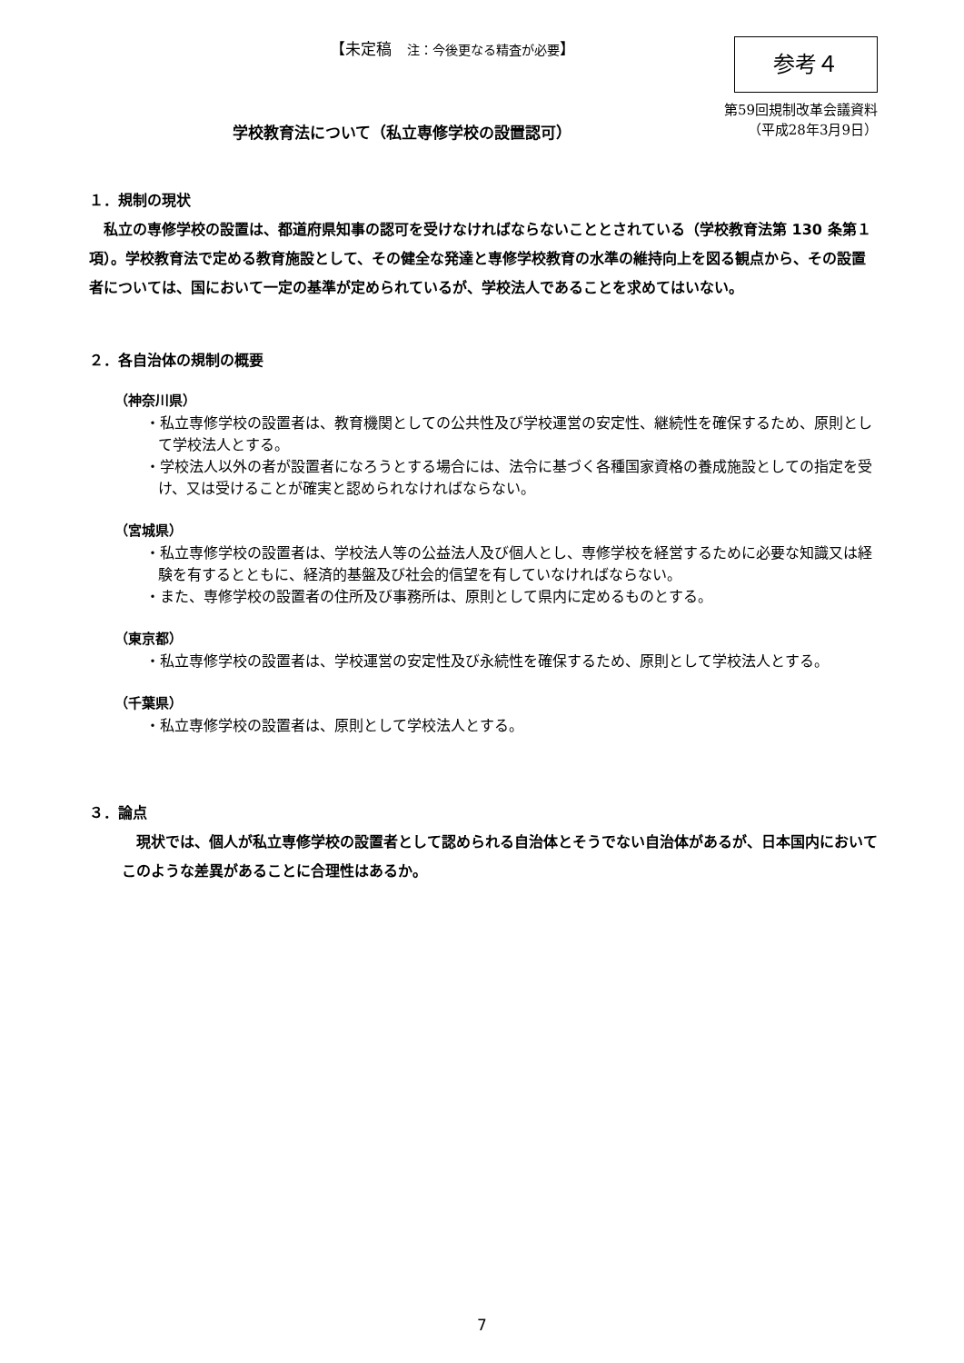【未定稿　注：今後更なる精査が必要】
参考４
第59回規制改革会議資料
（平成28年3月9日）
学校教育法について（私立専修学校の設置認可）
１．規制の現状
　私立の専修学校の設置は、都道府県知事の認可を受けなければならないこととされている（学校教育法第 130 条第１項）。学校教育法で定める教育施設として、その健全な発達と専修学校教育の水準の維持向上を図る観点から、その設置者については、国において一定の基準が定められているが、学校法人であることを求めてはいない。
２．各自治体の規制の概要
（神奈川県）
・私立専修学校の設置者は、教育機関としての公共性及び学校運営の安定性、継続性を確保するため、原則として学校法人とする。
・学校法人以外の者が設置者になろうとする場合には、法令に基づく各種国家資格の養成施設としての指定を受け、又は受けることが確実と認められなければならない。
（宮城県）
・私立専修学校の設置者は、学校法人等の公益法人及び個人とし、専修学校を経営するために必要な知識又は経験を有するとともに、経済的基盤及び社会的信望を有していなければならない。
・また、専修学校の設置者の住所及び事務所は、原則として県内に定めるものとする。
（東京都）
・私立専修学校の設置者は、学校運営の安定性及び永続性を確保するため、原則として学校法人とする。
（千葉県）
・私立専修学校の設置者は、原則として学校法人とする。
３．論点
　現状では、個人が私立専修学校の設置者として認められる自治体とそうでない自治体があるが、日本国内においてこのような差異があることに合理性はあるか。
7